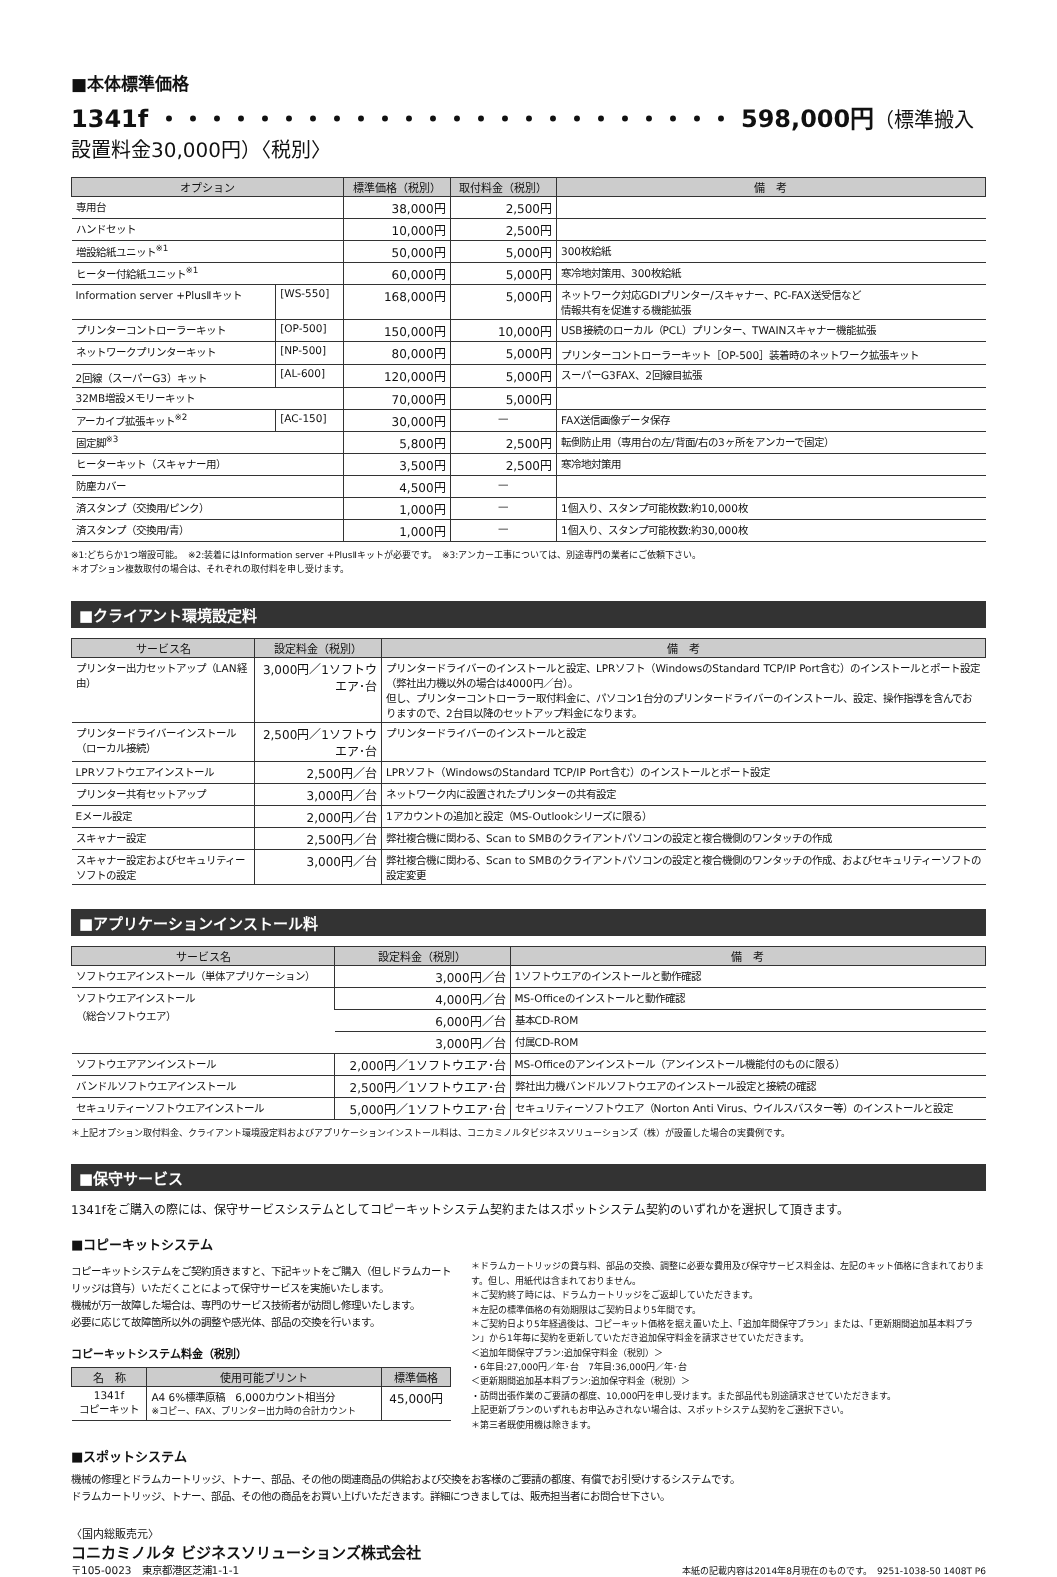■本体標準価格
1341f ・・・・・・・・・・・・・・・・・・・・・・・・ 598,000円（標準搬入設置料金30,000円）〈税別〉
| オプション | | 標準価格（税別） | 取付料金（税別） | 備 考 |
| --- | --- | --- | --- | --- |
| 専用台 | | 38,000円 | 2,500円 | |
| ハンドセット | | 10,000円 | 2,500円 | |
| 増設給紙ユニット<sup>※1</sup> | | 50,000円 | 5,000円 | 300枚給紙 |
| ヒーター付給紙ユニット<sup>※1</sup> | | 60,000円 | 5,000円 | 寒冷地対策用、300枚給紙 |
| Information server +PlusⅡキット | [WS-550] | 168,000円 | 5,000円 | ネットワーク対応GDIプリンター/スキャナー、PC-FAX送受信など 情報共有を促進する機能拡張 |
| プリンターコントローラーキット | [OP-500] | 150,000円 | 10,000円 | USB接続のローカル（PCL）プリンター、TWAINスキャナー機能拡張 |
| ネットワークプリンターキット | [NP-500] | 80,000円 | 5,000円 | プリンターコントローラーキット［OP-500］装着時のネットワーク拡張キット |
| 2回線（スーパーG3）キット | [AL-600] | 120,000円 | 5,000円 | スーパーG3FAX、2回線目拡張 |
| 32MB増設メモリーキット | | 70,000円 | 5,000円 | |
| アーカイブ拡張キット<sup>※2</sup> | [AC-150] | 30,000円 | — | FAX送信画像データ保存 |
| 固定脚<sup>※3</sup> | | 5,800円 | 2,500円 | 転倒防止用（専用台の左/背面/右の3ヶ所をアンカーで固定） |
| ヒーターキット（スキャナー用） | | 3,500円 | 2,500円 | 寒冷地対策用 |
| 防塵カバー | | 4,500円 | — | |
| 済スタンプ（交換用/ピンク） | | 1,000円 | — | 1個入り、スタンプ可能枚数:約10,000枚 |
| 済スタンプ（交換用/青） | | 1,000円 | — | 1個入り、スタンプ可能枚数:約30,000枚 |
※1:どちらか1つ増設可能。　※2:装着にはInformation server +PlusⅡキットが必要です。　※3:アンカー工事については、別途専門の業者にご依頼下さい。
＊オプション複数取付の場合は、それぞれの取付料を申し受けます。
■クライアント環境設定料
| サービス名 | 設定料金（税別） | 備 考 |
| --- | --- | --- |
| プリンター出力セットアップ（LAN経由） | 3,000円／1ソフトウエア･台 | プリンタードライバーのインストールと設定、LPRソフト（WindowsのStandard TCP/IP Port含む）のインストールとポート設定（弊社出力機以外の場合は4000円／台）。 但し、プリンターコントローラー取付料金に、パソコン1台分のプリンタードライバーのインストール、設定、操作指導を含んでおりますので、2台目以降のセットアップ料金になります。 |
| プリンタードライバーインストール（ローカル接続） | 2,500円／1ソフトウエア･台 | プリンタードライバーのインストールと設定 |
| LPRソフトウエアインストール | 2,500円／台 | LPRソフト（WindowsのStandard TCP/IP Port含む）のインストールとポート設定 |
| プリンター共有セットアップ | 3,000円／台 | ネットワーク内に設置されたプリンターの共有設定 |
| Eメール設定 | 2,000円／台 | 1アカウントの追加と設定（MS-Outlookシリーズに限る） |
| スキャナー設定 | 2,500円／台 | 弊社複合機に関わる、Scan to SMBのクライアントパソコンの設定と複合機側のワンタッチの作成 |
| スキャナー設定およびセキュリティーソフトの設定 | 3,000円／台 | 弊社複合機に関わる、Scan to SMBのクライアントパソコンの設定と複合機側のワンタッチの作成、およびセキュリティーソフトの設定変更 |
■アプリケーションインストール料
| サービス名 | 設定料金（税別） | 備 考 |
| --- | --- | --- |
| ソフトウエアインストール（単体アプリケーション） | 3,000円／台 | 1ソフトウエアのインストールと動作確認 |
| ソフトウエアインストール （総合ソフトウエア） | 4,000円／台 | MS-Officeのインストールと動作確認 |
| | 6,000円／台 | 基本CD-ROM |
| | 3,000円／台 | 付属CD-ROM |
| ソフトウエアアンインストール | 2,000円／1ソフトウエア･台 | MS-Officeのアンインストール（アンインストール機能付のものに限る） |
| バンドルソフトウエアインストール | 2,500円／1ソフトウエア･台 | 弊社出力機バンドルソフトウエアのインストール設定と接続の確認 |
| セキュリティーソフトウエアインストール | 5,000円／1ソフトウエア･台 | セキュリティーソフトウエア（Norton Anti Virus、ウイルスバスター等）のインストールと設定 |
＊上記オプション取付料金、クライアント環境設定料およびアプリケーションインストール料は、コニカミノルタビジネスソリューションズ（株）が設置した場合の実費例です。
■保守サービス
1341fをご購入の際には、保守サービスシステムとしてコピーキットシステム契約またはスポットシステム契約のいずれかを選択して頂きます。
■コピーキットシステム
コピーキットシステムをご契約頂きますと、下記キットをご購入（但しドラムカートリッジは貸与）いただくことによって保守サービスを実施いたします。
機械が万一故障した場合は、専門のサービス技術者が訪問し修理いたします。
必要に応じて故障箇所以外の調整や感光体、部品の交換を行います。
コピーキットシステム料金（税別）
| 名 称 | 使用可能プリント | 標準価格 |
| --- | --- | --- |
| 1341f コピーキット | A4 6%標準原稿 6,000カウント相当分 ※コピー、FAX、プリンター出力時の合計カウント | 45,000円 |
＊ドラムカートリッジの貸与料、部品の交換、調整に必要な費用及び保守サービス料金は、左記のキット価格に含まれております。但し、用紙代は含まれておりません。
＊ご契約終了時には、ドラムカートリッジをご返却していただきます。
＊左記の標準価格の有効期限はご契約日より5年間です。
＊ご契約日より5年経過後は、コピーキット価格を据え置いた上、「追加年間保守プラン」または、「更新期間追加基本料プラン」から1年毎に契約を更新していただき追加保守料金を請求させていただきます。
＜追加年間保守プラン:追加保守料金（税別）＞
・6年目:27,000円／年･台　7年目:36,000円／年･台
＜更新期間追加基本料プラン:追加保守料金（税別）＞
・訪問出張作業のご要請の都度、10,000円を申し受けます。また部品代も別途請求させていただきます。
上記更新プランのいずれもお申込みされない場合は、スポットシステム契約をご選択下さい。
＊第三者既使用機は除きます。
■スポットシステム
機械の修理とドラムカートリッジ、トナー、部品、その他の関連商品の供給および交換をお客様のご要請の都度、有償でお引受けするシステムです。
ドラムカートリッジ、トナー、部品、その他の商品をお買い上げいただきます。詳細につきましては、販売担当者にお問合せ下さい。
〈国内総販売元〉
コニカミノルタ ビジネスソリューションズ株式会社
〒105-0023　東京都港区芝浦1-1-1
本紙の記載内容は2014年8月現在のものです。　9251-1038-50 1408T P6